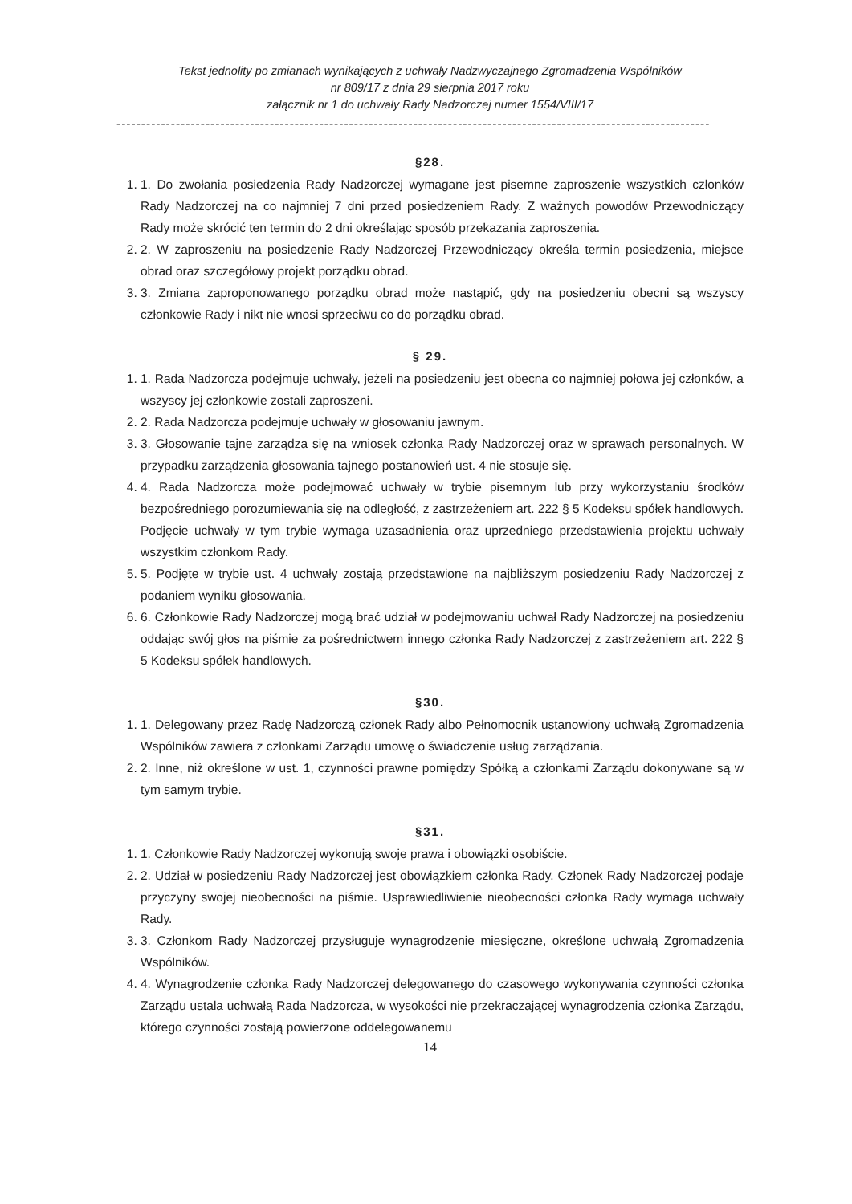Tekst jednolity po zmianach wynikających z uchwały Nadzwyczajnego Zgromadzenia Wspólników
nr 809/17 z dnia 29 sierpnia 2017 roku
załącznik nr 1 do uchwały Rady Nadzorczej numer 1554/VIII/17
------------------------------------------------------------------------------------------------------------------------
§28.
1. 1. Do zwołania posiedzenia Rady Nadzorczej wymagane jest pisemne zaproszenie wszystkich członków Rady Nadzorczej na co najmniej 7 dni przed posiedzeniem Rady. Z ważnych powodów Przewodniczący Rady może skrócić ten termin do 2 dni określając sposób przekazania zaproszenia.
2. 2. W zaproszeniu na posiedzenie Rady Nadzorczej Przewodniczący określa termin posiedzenia, miejsce obrad oraz szczegółowy projekt porządku obrad.
3. 3. Zmiana zaproponowanego porządku obrad może nastąpić, gdy na posiedzeniu obecni są wszyscy członkowie Rady i nikt nie wnosi sprzeciwu co do porządku obrad.
§ 29.
1. 1. Rada Nadzorcza podejmuje uchwały, jeżeli na posiedzeniu jest obecna co najmniej połowa jej członków, a wszyscy jej członkowie zostali zaproszeni.
2. 2. Rada Nadzorcza podejmuje uchwały w głosowaniu jawnym.
3. 3. Głosowanie tajne zarządza się na wniosek członka Rady Nadzorczej oraz w sprawach personalnych. W przypadku zarządzenia głosowania tajnego postanowień ust. 4 nie stosuje się.
4. 4. Rada Nadzorcza może podejmować uchwały w trybie pisemnym lub przy wykorzystaniu środków bezpośredniego porozumiewania się na odległość, z zastrzeżeniem art. 222 § 5 Kodeksu spółek handlowych. Podjęcie uchwały w tym trybie wymaga uzasadnienia oraz uprzedniego przedstawienia projektu uchwały wszystkim członkom Rady.
5. 5. Podjęte w trybie ust. 4 uchwały zostają przedstawione na najbliższym posiedzeniu Rady Nadzorczej z podaniem wyniku głosowania.
6. 6. Członkowie Rady Nadzorczej mogą brać udział w podejmowaniu uchwał Rady Nadzorczej na posiedzeniu oddając swój głos na piśmie za pośrednictwem innego członka Rady Nadzorczej z zastrzeżeniem art. 222 § 5 Kodeksu spółek handlowych.
§30.
1. 1. Delegowany przez Radę Nadzorczą członek Rady albo Pełnomocnik ustanowiony uchwałą Zgromadzenia Wspólników zawiera z członkami Zarządu umowę o świadczenie usług zarządzania.
2. 2. Inne, niż określone w ust. 1, czynności prawne pomiędzy Spółką a członkami Zarządu dokonywane są w tym samym trybie.
§31.
1. 1. Członkowie Rady Nadzorczej wykonują swoje prawa i obowiązki osobiście.
2. 2. Udział w posiedzeniu Rady Nadzorczej jest obowiązkiem członka Rady. Członek Rady Nadzorczej podaje przyczyny swojej nieobecności na piśmie. Usprawiedliwienie nieobecności członka Rady wymaga uchwały Rady.
3. 3. Członkom Rady Nadzorczej przysługuje wynagrodzenie miesięczne, określone uchwałą Zgromadzenia Wspólników.
4. 4. Wynagrodzenie członka Rady Nadzorczej delegowanego do czasowego wykonywania czynności członka Zarządu ustala uchwałą Rada Nadzorcza, w wysokości nie przekraczającej wynagrodzenia członka Zarządu, którego czynności zostają powierzone oddelegowanemu
14